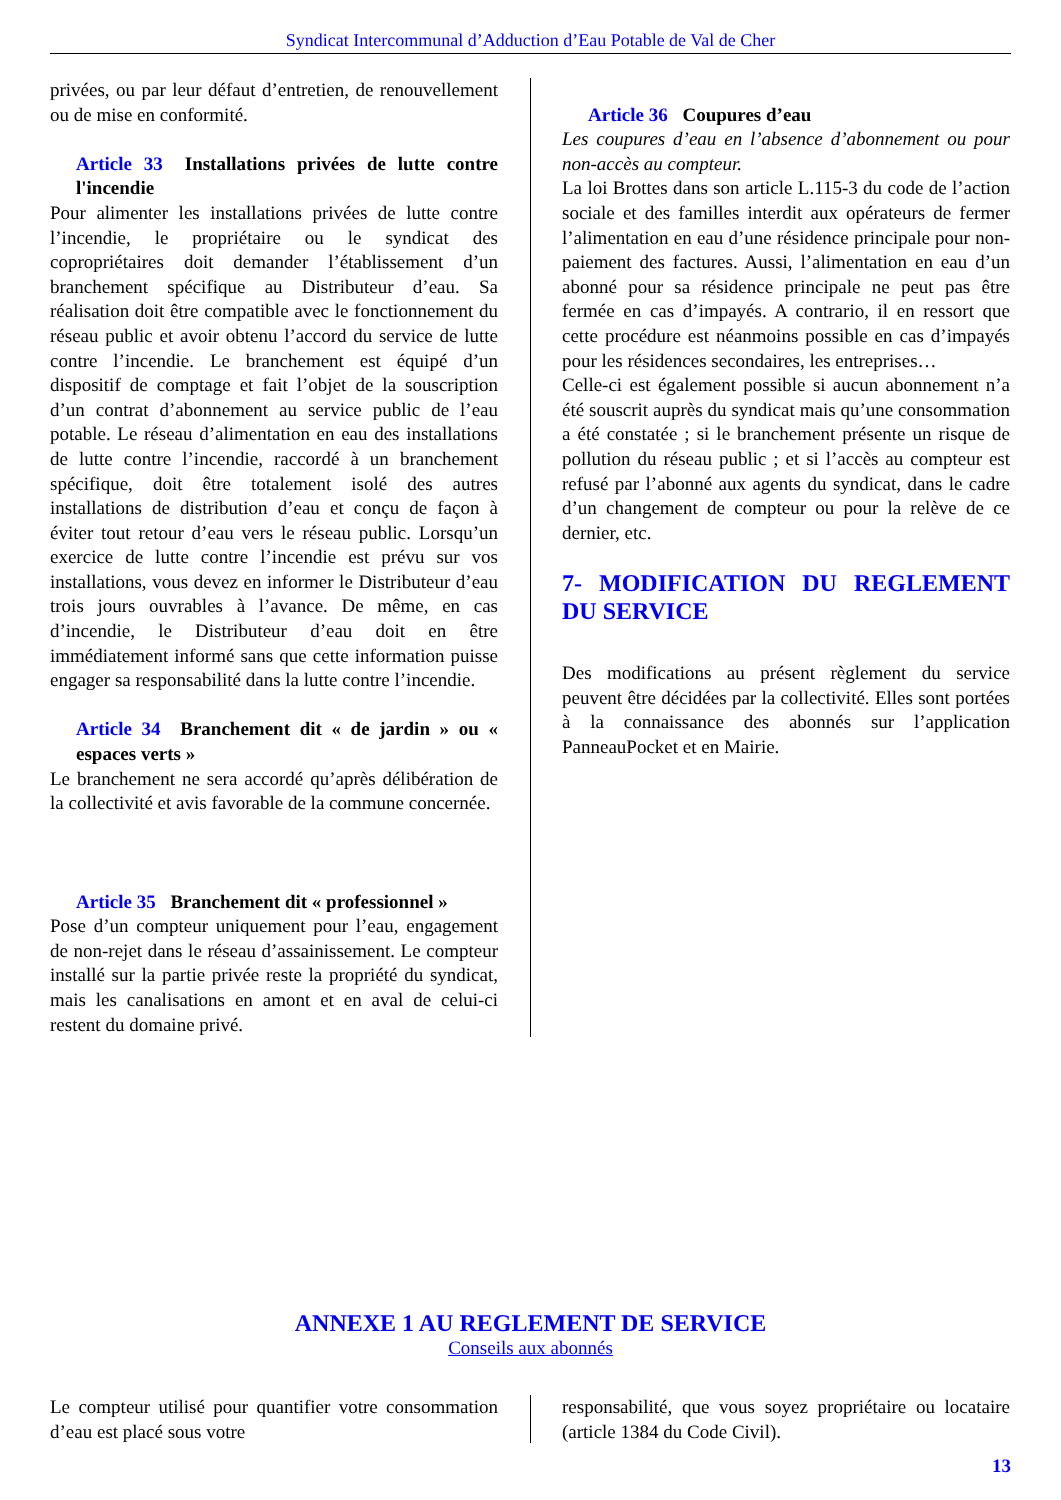Syndicat Intercommunal d’Adduction d’Eau Potable de Val de Cher
privées, ou par leur défaut d’entretien, de renouvellement ou de mise en conformité.
Article 33 Installations privées de lutte contre l'incendie
Pour alimenter les installations privées de lutte contre l’incendie, le propriétaire ou le syndicat des copropriétaires doit demander l’établissement d’un branchement spécifique au Distributeur d’eau. Sa réalisation doit être compatible avec le fonctionnement du réseau public et avoir obtenu l’accord du service de lutte contre l’incendie. Le branchement est équipé d’un dispositif de comptage et fait l’objet de la souscription d’un contrat d’abonnement au service public de l’eau potable. Le réseau d’alimentation en eau des installations de lutte contre l’incendie, raccordé à un branchement spécifique, doit être totalement isolé des autres installations de distribution d’eau et conçu de façon à éviter tout retour d’eau vers le réseau public. Lorsqu’un exercice de lutte contre l’incendie est prévu sur vos installations, vous devez en informer le Distributeur d’eau trois jours ouvrables à l’avance. De même, en cas d’incendie, le Distributeur d’eau doit en être immédiatement informé sans que cette information puisse engager sa responsabilité dans la lutte contre l’incendie.
Article 34 Branchement dit « de jardin » ou « espaces verts »
Le branchement ne sera accordé qu’après délibération de la collectivité et avis favorable de la commune concernée.
Article 35 Branchement dit « professionnel »
Pose d’un compteur uniquement pour l’eau, engagement de non-rejet dans le réseau d’assainissement. Le compteur installé sur la partie privée reste la propriété du syndicat, mais les canalisations en amont et en aval de celui-ci restent du domaine privé.
Article 36 Coupures d’eau
Les coupures d’eau en l’absence d’abonnement ou pour non-accès au compteur.
La loi Brottes dans son article L.115-3 du code de l’action sociale et des familles interdit aux opérateurs de fermer l’alimentation en eau d’une résidence principale pour non-paiement des factures. Aussi, l’alimentation en eau d’un abonné pour sa résidence principale ne peut pas être fermée en cas d’impayés. A contrario, il en ressort que cette procédure est néanmoins possible en cas d’impayés pour les résidences secondaires, les entreprises…
Celle-ci est également possible si aucun abonnement n’a été souscrit auprès du syndicat mais qu’une consommation a été constatée ; si le branchement présente un risque de pollution du réseau public ; et si l’accès au compteur est refusé par l’abonné aux agents du syndicat, dans le cadre d’un changement de compteur ou pour la relève de ce dernier, etc.
7- MODIFICATION DU REGLEMENT DU SERVICE
Des modifications au présent règlement du service peuvent être décidées par la collectivité. Elles sont portées à la connaissance des abonnés sur l’application PanneauPocket et en Mairie.
ANNEXE 1 AU REGLEMENT DE SERVICE
Conseils aux abonnés
Le compteur utilisé pour quantifier votre consommation d’eau est placé sous votre
responsabilité, que vous soyez propriétaire ou locataire (article 1384 du Code Civil).
13